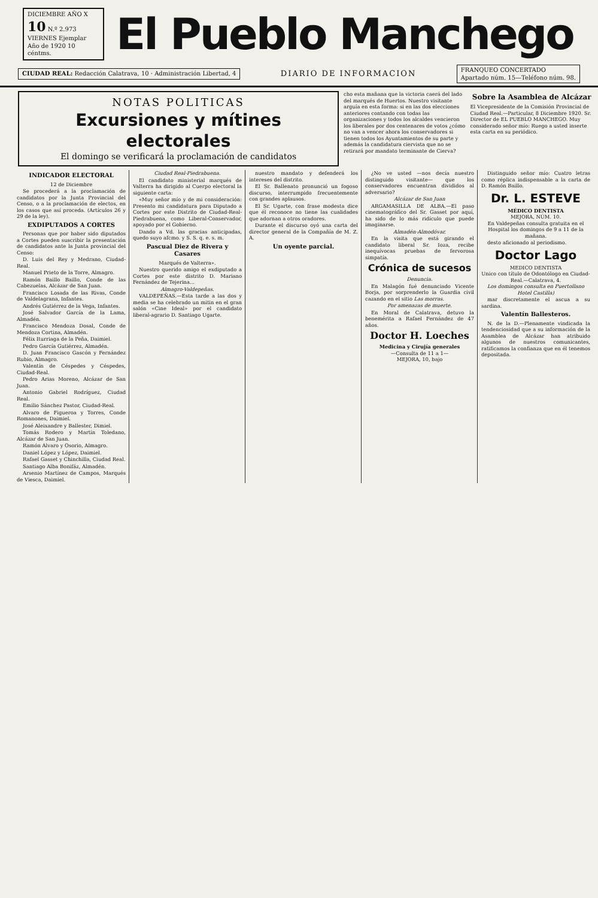DICIEMBRE AÑO X
10 N.º 2.973
VIERNES Ejemplar
Año de 1920 10 céntms.
El Pueblo Manchego
CIUDAD REAL: Redacción Calatrava, 10 · Administración Libertad, 4
DIARIO DE INFORMACION
FRANQUEO CONCERTADO
Apartado núm. 15—Teléfono núm. 98.
NOTAS POLITICAS
Excursiones y mítines electorales
El domingo se verificará la proclamación de candidatos
cho esta mañana que la victoria caerá del lado del marqués de Huertos. Nuestro visitante arguía en esta forma: si en las dos elecciones anteriores contando con todas las organizaciones y todos los alcaldes vencieron los liberales por dos centenares de votos ¿cómo no van a vencer ahora los conservadores si tienen todos los Ayuntamientos de su parte y además la candidatura ciervista que no se retirará por mandato terminante de Cierva?
Sobre la Asamblea de Alcázar
El Vicepresidente de la Comisión Provincial de Ciudad Real.—Particular, 8 Diciembre 1920. Sr. Director de EL PUEBLO MANCHEGO. Muy considerado señor mío: Ruego a usted inserte esta carta en su periódico.
INDICADOR ELECTORAL
12 de Diciembre
Se procederá a la proclamación de candidatos por la Junta Provincial del Censo, o a la proclamación de electos, en los casos que así proceda. (Artículos 26 y 29 de la ley).
EXDIPUTADOS A CORTES
Personas que por haber sido diputados a Cortes pueden suscribir la presentación de candidatos ante la Junta provincial del Censo:
D. Luis del Rey y Medrano, Ciudad-Real.
Manuel Prieto de la Torre, Almagro.
Ramón Baillo Baillo, Conde de las Cabezuelas, Alcázar de San Juan.
Francisco Losada de las Rivas, Conde de Valdelagrana, Infantes.
Andrés Gutiérrez de la Vega, Infantes.
José Salvador García de la Lama, Almadén.
Francisco Mendoza Dosal, Conde de Mendoza Cortina, Almadén.
Félix Iturriaga de la Peña, Daimiel.
Pedro García Gutiérrez, Almadén.
D. Juan Francisco Gascón y Fernández Rubio, Almagro.
Valentín de Céspedes y Céspedes, Ciudad-Real.
Pedro Arias Moreno, Alcázar de San Juan.
Antonio Gabriel Rodríguez, Ciudad Real.
Emilio Sánchez Pastor, Ciudad-Real.
Alvaro de Figueroa y Torres, Conde Romanones, Daimiel.
José Aleixandre y Ballester, Dimiel.
Tomás Rodero y Martín Toledano, Alcázar de San Juan.
Ramón Alvaro y Osorio, Almagro.
Daniel López y López, Daimiel.
Rafael Gasset y Chinchilla, Ciudad Real.
Santiago Alba Bonifáz, Almadén.
Arsenio Martínez de Campos, Marqués de Viesca, Daimiel.
Ciudad Real-Piedrabuena.
El candidato ministerial marqués de Valterra ha dirigido al Cuerpo electoral la siguiente carta:
«Muy señor mío y de mi consideración: Presento mi candidatura para Diputado a Cortes por este Distrito de Ciudad-Real-Piedrabuena, como Liberal-Conservador, apoyado por el Gobierno.
Dando a Vd. las gracias anticipadas, quedo suyo afcmo. y S. S. q. e. s. m.
Pascual Diez de Rivera y Casares
Marqués de Valterra».
Nuestro querido amigo el exdiputado a Cortes por este distrito D. Mariano Fernández de Tejerina...
Almagro-Valdepeñas.
VALDEPEÑAS.—Esta tarde a las dos y media se ha celebrado un mitin en el gran salón «Cine Ideal» por el candidato liberal-agrario D. Santiago Ugarte.
nuestro mandato y defenderá los intereses del distrito.
El Sr. Ballenato pronunció un fogoso discurso, interrumpido frecuentemente con grandes aplausos.
El Sr. Ugarte, con frase modesta dice que él reconoce no tiene las cualidades que adornan a otros oradores.
Durante el discurso oyó una carta del director general de la Compañía de M. Z. A.
Un oyente parcial.
¿No ve usted —nos decía nuestro distinguido visitante— que los conservadores encuentran divididos al adversario?
Alcázar de San Juan
ARGAMASILLA DE ALBA.—El paso cinematográfico del Sr. Gasset por aquí, ha sido de lo más ridículo que puede imaginarse.
Almadén-Almodóvar.
En la visita que está girando el candidato liberal Sr. Ioza, recibe inequívocas pruebas de fervorosa simpatía.
Crónica de sucesos
Denuncia.
En Malagón fué denunciado Vicente Borja, por sorprenderlo la Guardia civil cazando en el sitio Las morras.
Por amenazas de muerte.
En Moral de Calatrava, detuvo la benemérita a Rafael Fernández de 47 años.
Doctor H. Loeches
Medicina y Cirujía generales
—Consulta de 11 a 1—
MEJORA, 10, bajo
Distinguido señor mío: Cuatro letras como réplica indispensable a la carta de D. Ramón Baillo.
Dr. L. ESTEVE
MÉDICO DENTISTA
MEJORA, NÚM. 10.
En Valdepeñas consulta gratuita en el Hospital los domingos de 9 a 11 de la mañana.
desto aficionado al periodismo.
Doctor Lago
MEDICO DENTISTA
Unico con título de Odontólogo en Ciudad-Real.—Calatrava, 4.
Los domingos consulta en Puertollano Hotel Castilla)
mar discretamente el ascua a su sardina.
Valentín Ballesteros.
N. de la D.—Plenamente vindicada la tendenciosidad que a su información de la Asamblea de Alcázar han atribuido algunos de nuestros comunicantes, ratificamos la confianza que en él tenemos depositada.